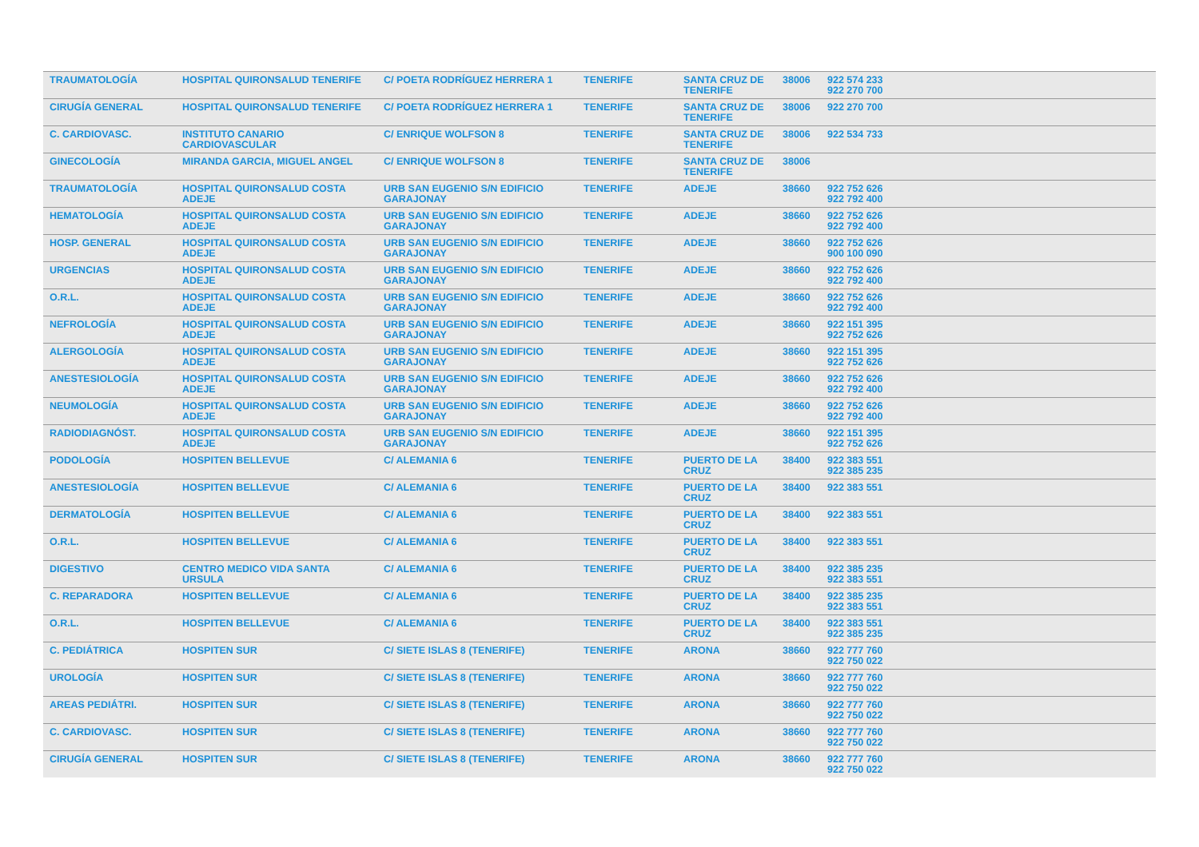| TRAUMATOLOGÍA | HOSPITAL QUIRONSALUD TENERIFE | C/ POETA RODRÍGUEZ HERRERA 1 | TENERIFE | SANTA CRUZ DE TENERIFE | 38006 | 922 574 233 922 270 700 |
| CIRUGÍA GENERAL | HOSPITAL QUIRONSALUD TENERIFE | C/ POETA RODRÍGUEZ HERRERA 1 | TENERIFE | SANTA CRUZ DE TENERIFE | 38006 | 922 270 700 |
| C. CARDIOVASC. | INSTITUTO CANARIO CARDIOVASCULAR | C/ ENRIQUE WOLFSON 8 | TENERIFE | SANTA CRUZ DE TENERIFE | 38006 | 922 534 733 |
| GINECOLOGÍA | MIRANDA GARCIA, MIGUEL ANGEL | C/ ENRIQUE WOLFSON 8 | TENERIFE | SANTA CRUZ DE TENERIFE | 38006 | |
| TRAUMATOLOGÍA | HOSPITAL QUIRONSALUD COSTA ADEJE | URB SAN EUGENIO S/N EDIFICIO GARAJONAY | TENERIFE | ADEJE | 38660 | 922 752 626 922 792 400 |
| HEMATOLOGÍA | HOSPITAL QUIRONSALUD COSTA ADEJE | URB SAN EUGENIO S/N EDIFICIO GARAJONAY | TENERIFE | ADEJE | 38660 | 922 752 626 922 792 400 |
| HOSP. GENERAL | HOSPITAL QUIRONSALUD COSTA ADEJE | URB SAN EUGENIO S/N EDIFICIO GARAJONAY | TENERIFE | ADEJE | 38660 | 922 752 626 900 100 090 |
| URGENCIAS | HOSPITAL QUIRONSALUD COSTA ADEJE | URB SAN EUGENIO S/N EDIFICIO GARAJONAY | TENERIFE | ADEJE | 38660 | 922 752 626 922 792 400 |
| O.R.L. | HOSPITAL QUIRONSALUD COSTA ADEJE | URB SAN EUGENIO S/N EDIFICIO GARAJONAY | TENERIFE | ADEJE | 38660 | 922 752 626 922 792 400 |
| NEFROLOGÍA | HOSPITAL QUIRONSALUD COSTA ADEJE | URB SAN EUGENIO S/N EDIFICIO GARAJONAY | TENERIFE | ADEJE | 38660 | 922 151 395 922 752 626 |
| ALERGOLOGÍA | HOSPITAL QUIRONSALUD COSTA ADEJE | URB SAN EUGENIO S/N EDIFICIO GARAJONAY | TENERIFE | ADEJE | 38660 | 922 151 395 922 752 626 |
| ANESTESIOLOGÍA | HOSPITAL QUIRONSALUD COSTA ADEJE | URB SAN EUGENIO S/N EDIFICIO GARAJONAY | TENERIFE | ADEJE | 38660 | 922 752 626 922 792 400 |
| NEUMOLOGÍA | HOSPITAL QUIRONSALUD COSTA ADEJE | URB SAN EUGENIO S/N EDIFICIO GARAJONAY | TENERIFE | ADEJE | 38660 | 922 752 626 922 792 400 |
| RADIODIAGNÓST. | HOSPITAL QUIRONSALUD COSTA ADEJE | URB SAN EUGENIO S/N EDIFICIO GARAJONAY | TENERIFE | ADEJE | 38660 | 922 151 395 922 752 626 |
| PODOLOGÍA | HOSPITEN BELLEVUE | C/ ALEMANIA 6 | TENERIFE | PUERTO DE LA CRUZ | 38400 | 922 383 551 922 385 235 |
| ANESTESIOLOGÍA | HOSPITEN BELLEVUE | C/ ALEMANIA 6 | TENERIFE | PUERTO DE LA CRUZ | 38400 | 922 383 551 |
| DERMATOLOGÍA | HOSPITEN BELLEVUE | C/ ALEMANIA 6 | TENERIFE | PUERTO DE LA CRUZ | 38400 | 922 383 551 |
| O.R.L. | HOSPITEN BELLEVUE | C/ ALEMANIA 6 | TENERIFE | PUERTO DE LA CRUZ | 38400 | 922 383 551 |
| DIGESTIVO | CENTRO MEDICO VIDA SANTA URSULA | C/ ALEMANIA 6 | TENERIFE | PUERTO DE LA CRUZ | 38400 | 922 385 235 922 383 551 |
| C. REPARADORA | HOSPITEN BELLEVUE | C/ ALEMANIA 6 | TENERIFE | PUERTO DE LA CRUZ | 38400 | 922 385 235 922 383 551 |
| O.R.L. | HOSPITEN BELLEVUE | C/ ALEMANIA 6 | TENERIFE | PUERTO DE LA CRUZ | 38400 | 922 383 551 922 385 235 |
| C. PEDIÁTRICA | HOSPITEN SUR | C/ SIETE ISLAS 8 (TENERIFE) | TENERIFE | ARONA | 38660 | 922 777 760 922 750 022 |
| UROLOGÍA | HOSPITEN SUR | C/ SIETE ISLAS 8 (TENERIFE) | TENERIFE | ARONA | 38660 | 922 777 760 922 750 022 |
| AREAS PEDIÁTRI. | HOSPITEN SUR | C/ SIETE ISLAS 8 (TENERIFE) | TENERIFE | ARONA | 38660 | 922 777 760 922 750 022 |
| C. CARDIOVASC. | HOSPITEN SUR | C/ SIETE ISLAS 8 (TENERIFE) | TENERIFE | ARONA | 38660 | 922 777 760 922 750 022 |
| CIRUGÍA GENERAL | HOSPITEN SUR | C/ SIETE ISLAS 8 (TENERIFE) | TENERIFE | ARONA | 38660 | 922 777 760 922 750 022 |